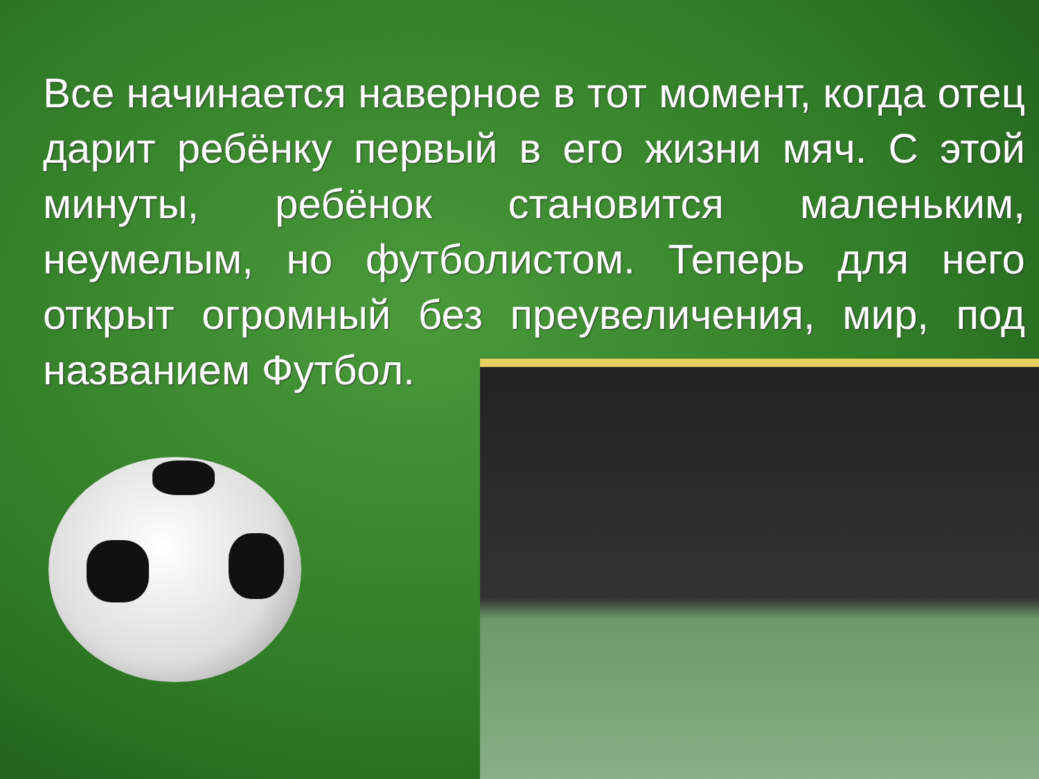Все начинается наверное в тот момент, когда отец дарит ребёнку первый в его жизни мяч. С этой минуты, ребёнок становится маленьким, неумелым, но футболистом. Теперь для него открыт огромный без преувеличения, мир, под названием Футбол.